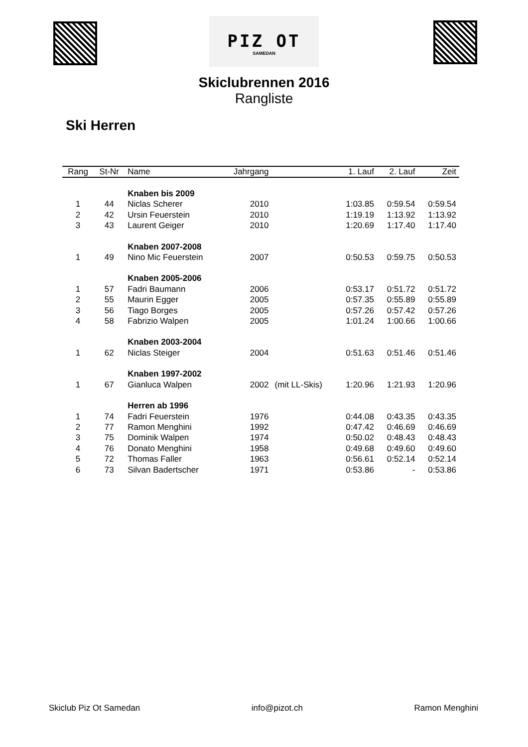PIZ OT
SAMEDAN
Skiclubrennen 2016
Rangliste
Ski Herren
| Rang | St-Nr | Name | Jahrgang | | 1. Lauf | 2. Lauf | Zeit |
| --- | --- | --- | --- | --- | --- | --- | --- |
| | | Knaben bis 2009 | | | | | |
| 1 | 44 | Niclas Scherer | 2010 | | 1:03.85 | 0:59.54 | 0:59.54 |
| 2 | 42 | Ursin Feuerstein | 2010 | | 1:19.19 | 1:13.92 | 1:13.92 |
| 3 | 43 | Laurent Geiger | 2010 | | 1:20.69 | 1:17.40 | 1:17.40 |
| | | Knaben 2007-2008 | | | | | |
| 1 | 49 | Nino Mic Feuerstein | 2007 | | 0:50.53 | 0:59.75 | 0:50.53 |
| | | Knaben 2005-2006 | | | | | |
| 1 | 57 | Fadri Baumann | 2006 | | 0:53.17 | 0:51.72 | 0:51.72 |
| 2 | 55 | Maurin Egger | 2005 | | 0:57.35 | 0:55.89 | 0:55.89 |
| 3 | 56 | Tiago Borges | 2005 | | 0:57.26 | 0:57.42 | 0:57.26 |
| 4 | 58 | Fabrizio Walpen | 2005 | | 1:01.24 | 1:00.66 | 1:00.66 |
| | | Knaben 2003-2004 | | | | | |
| 1 | 62 | Niclas Steiger | 2004 | | 0:51.63 | 0:51.46 | 0:51.46 |
| | | Knaben 1997-2002 | | | | | |
| 1 | 67 | Gianluca Walpen | 2002 | (mit LL-Skis) | 1:20.96 | 1:21.93 | 1:20.96 |
| | | Herren ab 1996 | | | | | |
| 1 | 74 | Fadri Feuerstein | 1976 | | 0:44.08 | 0:43.35 | 0:43.35 |
| 2 | 77 | Ramon Menghini | 1992 | | 0:47.42 | 0:46.69 | 0:46.69 |
| 3 | 75 | Dominik Walpen | 1974 | | 0:50.02 | 0:48.43 | 0:48.43 |
| 4 | 76 | Donato Menghini | 1958 | | 0:49.68 | 0:49.60 | 0:49.60 |
| 5 | 72 | Thomas Faller | 1963 | | 0:56.61 | 0:52.14 | 0:52.14 |
| 6 | 73 | Silvan Badertscher | 1971 | | 0:53.86 | - | 0:53.86 |
Skiclub Piz Ot Samedan info@pizot.ch Ramon Menghini